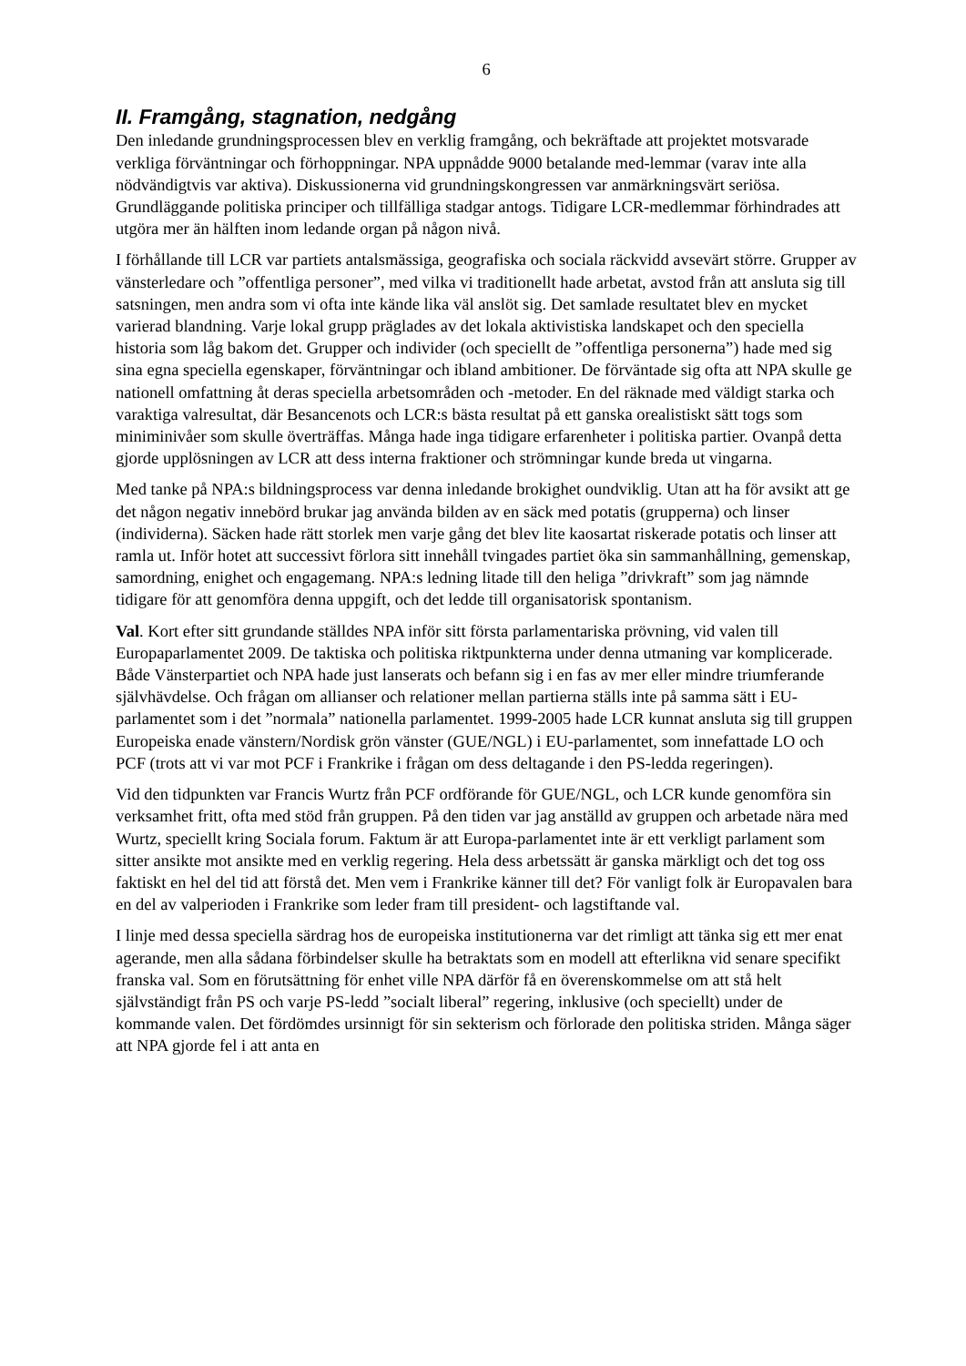6
II. Framgång, stagnation, nedgång
Den inledande grundningsprocessen blev en verklig framgång, och bekräftade att projektet motsvarade verkliga förväntningar och förhoppningar. NPA uppnådde 9000 betalande med-lemmar (varav inte alla nödvändigtvis var aktiva). Diskussionerna vid grundningskongressen var anmärkningsvärt seriösa. Grundläggande politiska principer och tillfälliga stadgar antogs. Tidigare LCR-medlemmar förhindrades att utgöra mer än hälften inom ledande organ på någon nivå.
I förhållande till LCR var partiets antalsmässiga, geografiska och sociala räckvidd avsevärt större. Grupper av vänsterledare och ”offentliga personer”, med vilka vi traditionellt hade arbetat, avstod från att ansluta sig till satsningen, men andra som vi ofta inte kände lika väl anslöt sig. Det samlade resultatet blev en mycket varierad blandning. Varje lokal grupp präglades av det lokala aktivistiska landskapet och den speciella historia som låg bakom det. Grupper och individer (och speciellt de ”offentliga personerna”) hade med sig sina egna speciella egenskaper, förväntningar och ibland ambitioner. De förväntade sig ofta att NPA skulle ge nationell omfattning åt deras speciella arbetsområden och -metoder. En del räknade med väldigt starka och varaktiga valresultat, där Besancenots och LCR:s bästa resultat på ett ganska orealistiskt sätt togs som miniminivåer som skulle överträffas. Många hade inga tidigare erfarenheter i politiska partier. Ovanpå detta gjorde upplösningen av LCR att dess interna fraktioner och strömningar kunde breda ut vingarna.
Med tanke på NPA:s bildningsprocess var denna inledande brokighet oundviklig. Utan att ha för avsikt att ge det någon negativ innebörd brukar jag använda bilden av en säck med potatis (grupperna) och linser (individerna). Säcken hade rätt storlek men varje gång det blev lite kaosartat riskerade potatis och linser att ramla ut. Inför hotet att successivt förlora sitt innehåll tvingades partiet öka sin sammanhållning, gemenskap, samordning, enighet och engagemang. NPA:s ledning litade till den heliga ”drivkraft” som jag nämnde tidigare för att genomföra denna uppgift, och det ledde till organisatorisk spontanism.
Val. Kort efter sitt grundande ställdes NPA inför sitt första parlamentariska prövning, vid valen till Europaparlamentet 2009. De taktiska och politiska riktpunkterna under denna utmaning var komplicerade. Både Vänsterpartiet och NPA hade just lanserats och befann sig i en fas av mer eller mindre triumferande självhävdelse. Och frågan om allianser och relationer mellan partierna ställs inte på samma sätt i EU-parlamentet som i det ”normala” nationella parlamentet. 1999-2005 hade LCR kunnat ansluta sig till gruppen Europeiska enade vänstern/Nordisk grön vänster (GUE/NGL) i EU-parlamentet, som innefattade LO och PCF (trots att vi var mot PCF i Frankrike i frågan om dess deltagande i den PS-ledda regeringen).
Vid den tidpunkten var Francis Wurtz från PCF ordförande för GUE/NGL, och LCR kunde genomföra sin verksamhet fritt, ofta med stöd från gruppen. På den tiden var jag anställd av gruppen och arbetade nära med Wurtz, speciellt kring Sociala forum. Faktum är att Europa-parlamentet inte är ett verkligt parlament som sitter ansikte mot ansikte med en verklig regering. Hela dess arbetssätt är ganska märkligt och det tog oss faktiskt en hel del tid att förstå det. Men vem i Frankrike känner till det? För vanligt folk är Europavalen bara en del av valperioden i Frankrike som leder fram till president- och lagstiftande val.
I linje med dessa speciella särdrag hos de europeiska institutionerna var det rimligt att tänka sig ett mer enat agerande, men alla sådana förbindelser skulle ha betraktats som en modell att efterlikna vid senare specifikt franska val. Som en förutsättning för enhet ville NPA därför få en överenskommelse om att stå helt självständigt från PS och varje PS-ledd ”socialt liberal” regering, inklusive (och speciellt) under de kommande valen. Det fördömdes ursinnigt för sin sekterism och förlorade den politiska striden. Många säger att NPA gjorde fel i att anta en